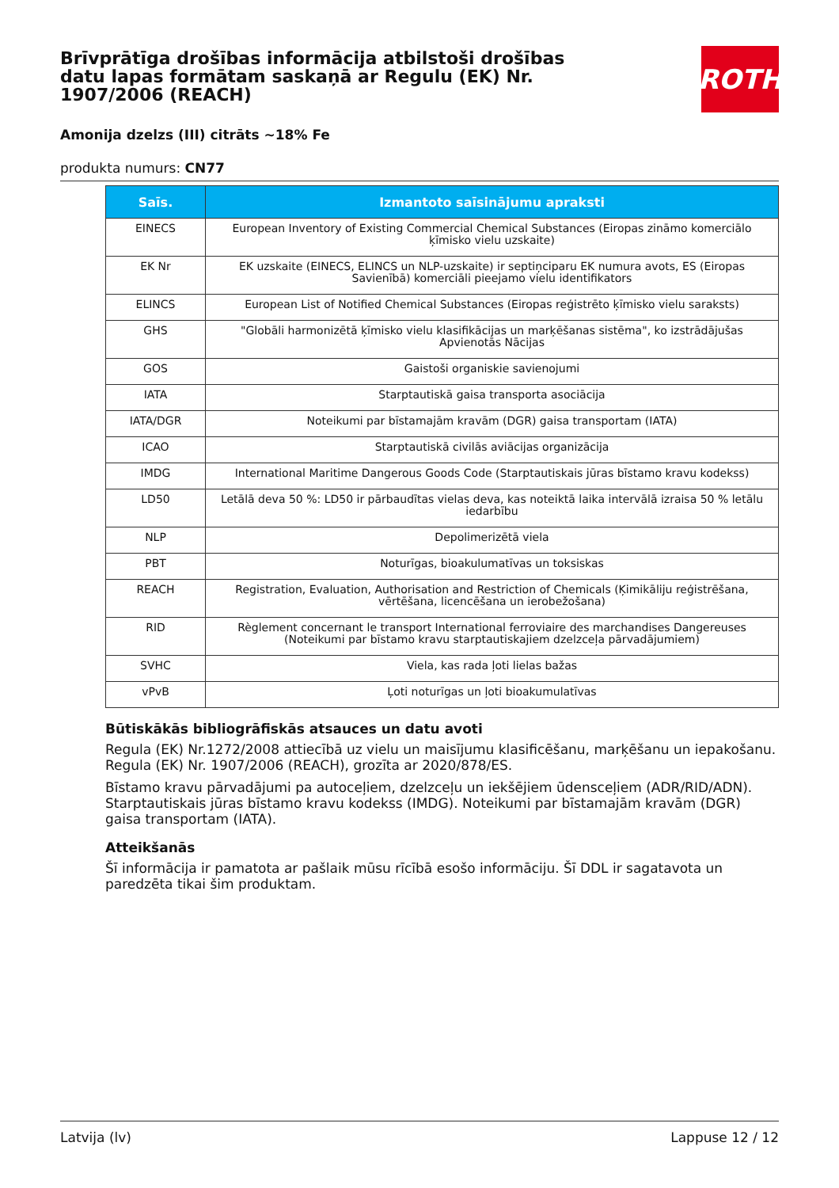Brīvprātīga drošības informācija atbilstoši drošības datu lapas formātam saskaņā ar Regulu (EK) Nr. 1907/2006 (REACH)
ROTH
Amonija dzelzs (III) citrāts ~18% Fe
produkta numurs: CN77
| Saīs. | Izmantoto saīsinājumu apraksti |
| --- | --- |
| EINECS | European Inventory of Existing Commercial Chemical Substances (Eiropas zināmo komerciālo ķīmisko vielu uzskaite) |
| EK Nr | EK uzskaite (EINECS, ELINCS un NLP-uzskaite) ir septiņciparu EK numura avots, ES (Eiropas Savienībā) komerciāli pieejamo vielu identifikators |
| ELINCS | European List of Notified Chemical Substances (Eiropas reģistrēto ķīmisko vielu saraksts) |
| GHS | "Globāli harmonizētā ķīmisko vielu klasifikācijas un marķēšanas sistēma", ko izstrādājušas Apvienotās Nācijas |
| GOS | Gaistoši organiskie savienojumi |
| IATA | Starptautiskā gaisa transporta asociācija |
| IATA/DGR | Noteikumi par bīstamajām kravām (DGR) gaisa transportam (IATA) |
| ICAO | Starptautiskā civilās aviācijas organizācija |
| IMDG | International Maritime Dangerous Goods Code (Starptautiskais jūras bīstamo kravu kodekss) |
| LD50 | Letālā deva 50 %: LD50 ir pārbaudītas vielas deva, kas noteiktā laika intervālā izraisa 50 % letālu iedarbību |
| NLP | Depolimerizētā viela |
| PBT | Noturīgas, bioakulumatīvas un toksiskas |
| REACH | Registration, Evaluation, Authorisation and Restriction of Chemicals (Ķimikāliju reģistrēšana, vērtēšana, licencēšana un ierobežošana) |
| RID | Règlement concernant le transport International ferroviaire des marchandises Dangereuses (Noteikumi par bīstamo kravu starptautiskajiem dzelzceļa pārvadājumiem) |
| SVHC | Viela, kas rada ļoti lielas bažas |
| vPvB | Ļoti noturīgas un ļoti bioakumulatīvas |
Būtiskākās bibliogrāfiskās atsauces un datu avoti
Regula (EK) Nr.1272/2008 attiecībā uz vielu un maisījumu klasificēšanu, marķēšanu un iepakošanu. Regula (EK) Nr. 1907/2006 (REACH), grozīta ar 2020/878/ES.
Bīstamo kravu pārvadājumi pa autoceļiem, dzelzceļu un iekšējiem ūdensceļiem (ADR/RID/ADN). Starptautiskais jūras bīstamo kravu kodekss (IMDG). Noteikumi par bīstamajām kravām (DGR) gaisa transportam (IATA).
Atteikšanās
Šī informācija ir pamatota ar pašlaik mūsu rīcībā esošo informāciju. Šī DDL ir sagatavota un paredzēta tikai šim produktam.
Latvija (lv) Lappuse 12 / 12